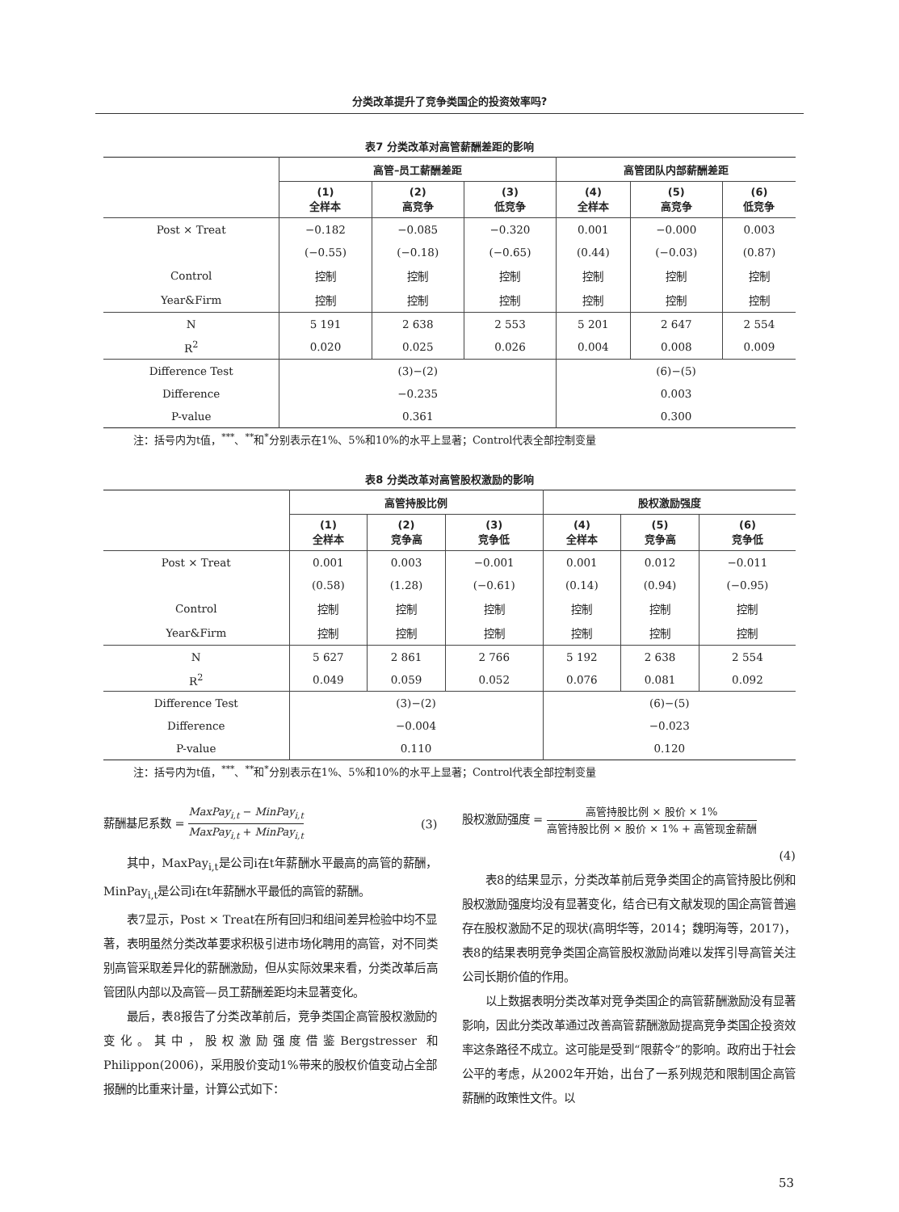分类改革提升了竞争类国企的投资效率吗?
表7 分类改革对高管薪酬差距的影响
| | 高管–员工薪酬差距 | | | 高管团队内部薪酬差距 | | |
| --- | --- | --- | --- | --- | --- | --- |
| | (1) 全样本 | (2) 高竞争 | (3) 低竞争 | (4) 全样本 | (5) 高竞争 | (6) 低竞争 |
| Post × Treat | −0.182 | −0.085 | −0.320 | 0.001 | −0.000 | 0.003 |
| | (−0.55) | (−0.18) | (−0.65) | (0.44) | (−0.03) | (0.87) |
| Control | 控制 | 控制 | 控制 | 控制 | 控制 | 控制 |
| Year&Firm | 控制 | 控制 | 控制 | 控制 | 控制 | 控制 |
| N | 5 191 | 2 638 | 2 553 | 5 201 | 2 647 | 2 554 |
| R<sup>2</sup> | 0.020 | 0.025 | 0.026 | 0.004 | 0.008 | 0.009 |
| Difference Test | (3)−(2) | | | (6)−(5) | | |
| Difference | −0.235 | | | 0.003 | | |
| P-value | 0.361 | | | 0.300 | | |
注：括号内为t值，<sup>***</sup>、<sup>**</sup>和<sup>*</sup>分别表示在1%、5%和10%的水平上显著；Control代表全部控制变量
表8 分类改革对高管股权激励的影响
| | 高管持股比例 | | | 股权激励强度 | | |
| --- | --- | --- | --- | --- | --- | --- |
| | (1) 全样本 | (2) 竞争高 | (3) 竞争低 | (4) 全样本 | (5) 竞争高 | (6) 竞争低 |
| Post × Treat | 0.001 | 0.003 | −0.001 | 0.001 | 0.012 | −0.011 |
| | (0.58) | (1.28) | (−0.61) | (0.14) | (0.94) | (−0.95) |
| Control | 控制 | 控制 | 控制 | 控制 | 控制 | 控制 |
| Year&Firm | 控制 | 控制 | 控制 | 控制 | 控制 | 控制 |
| N | 5 627 | 2 861 | 2 766 | 5 192 | 2 638 | 2 554 |
| R<sup>2</sup> | 0.049 | 0.059 | 0.052 | 0.076 | 0.081 | 0.092 |
| Difference Test | (3)−(2) | | | (6)−(5) | | |
| Difference | −0.004 | | | −0.023 | | |
| P-value | 0.110 | | | 0.120 | | |
注：括号内为t值，<sup>***</sup>、<sup>**</sup>和<sup>*</sup>分别表示在1%、5%和10%的水平上显著；Control代表全部控制变量
薪酬基尼系数 = MaxPay<sub>i,t</sub> − MinPay<sub>i,t</sub> MaxPay<sub>i,t</sub> + MinPay<sub>i,t</sub> (3)
其中，MaxPay<sub>i,t</sub>是公司i在t年薪酬水平最高的高管的薪酬，MinPay<sub>i,t</sub>是公司i在t年薪酬水平最低的高管的薪酬。
表7显示，Post × Treat在所有回归和组间差异检验中均不显著，表明虽然分类改革要求积极引进市场化聘用的高管，对不同类别高管采取差异化的薪酬激励，但从实际效果来看，分类改革后高管团队内部以及高管—员工薪酬差距均未显著变化。
最后，表8报告了分类改革前后，竞争类国企高管股权激励的变化。其中，股权激励强度借鉴Bergstresser 和Philippon(2006)，采用股价变动1%带来的股权价值变动占全部报酬的比重来计量，计算公式如下：
股权激励强度 = 高管持股比例 × 股价 × 1% 高管持股比例 × 股价 × 1% + 高管现金薪酬
(4)
表8的结果显示，分类改革前后竞争类国企的高管持股比例和股权激励强度均没有显著变化，结合已有文献发现的国企高管普遍存在股权激励不足的现状(高明华等，2014；魏明海等，2017)，表8的结果表明竞争类国企高管股权激励尚难以发挥引导高管关注公司长期价值的作用。
以上数据表明分类改革对竞争类国企的高管薪酬激励没有显著影响，因此分类改革通过改善高管薪酬激励提高竞争类国企投资效率这条路径不成立。这可能是受到“限薪令”的影响。政府出于社会公平的考虑，从2002年开始，出台了一系列规范和限制国企高管薪酬的政策性文件。以
53